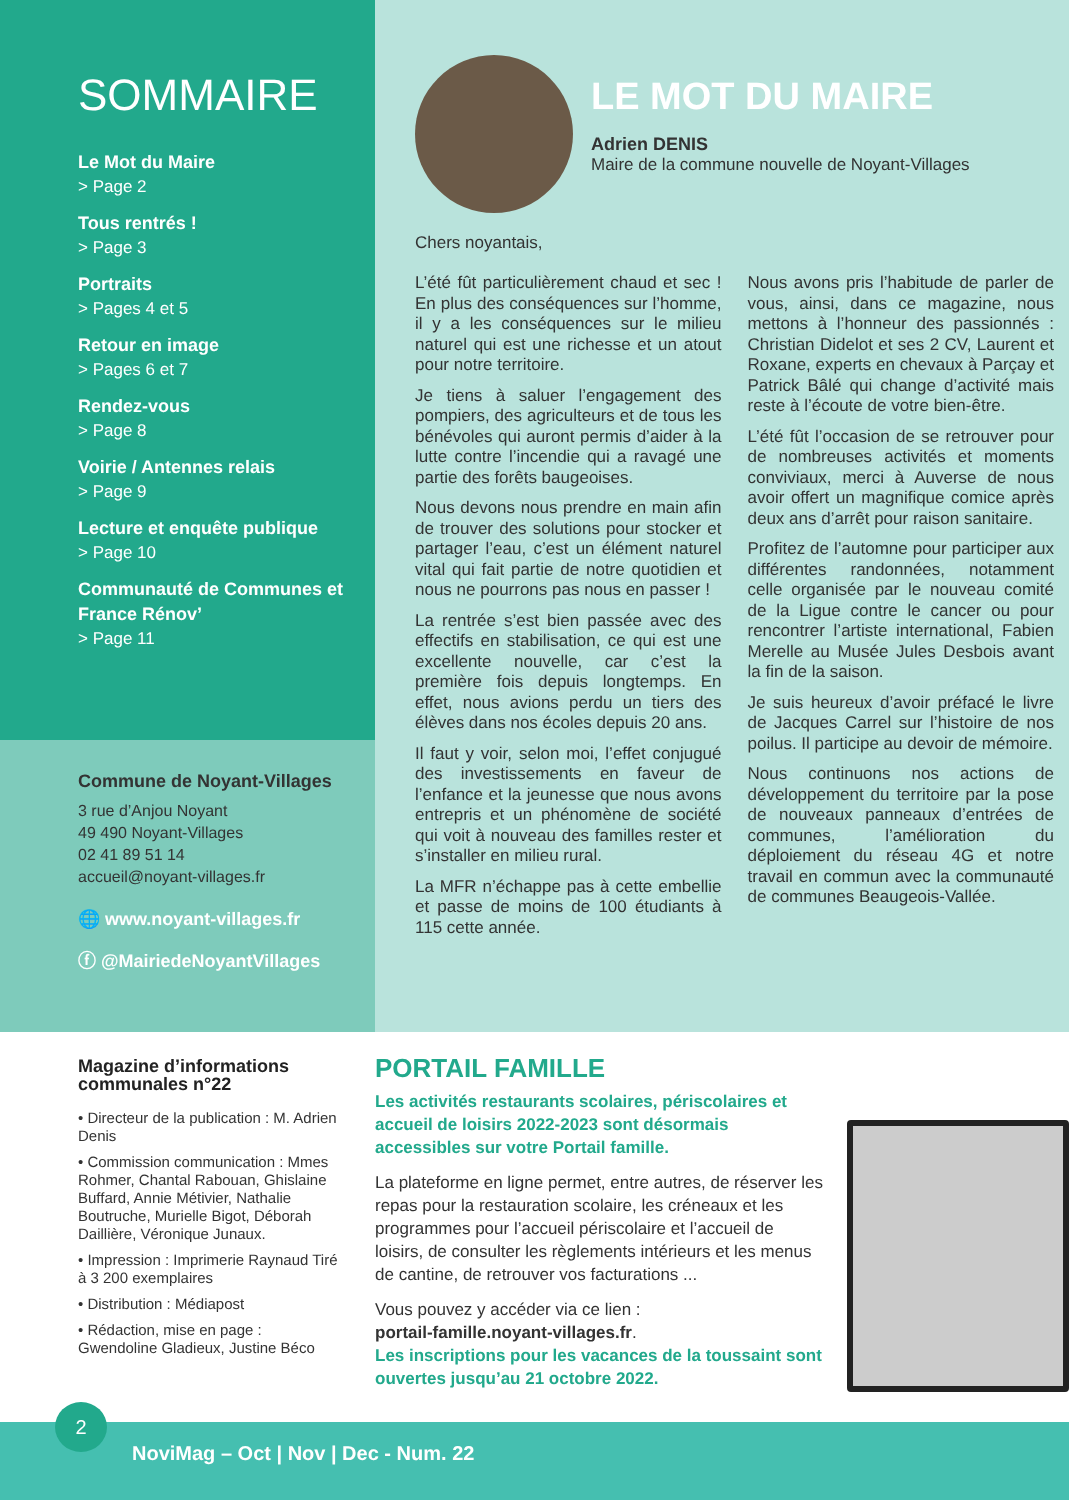SOMMAIRE
Le Mot du Maire
> Page 2
Tous rentrés !
> Page 3
Portraits
> Pages 4 et 5
Retour en image
> Pages 6 et 7
Rendez-vous
> Page 8
Voirie / Antennes relais
> Page 9
Lecture et enquête publique
> Page 10
Communauté de Communes et France Rénov’
> Page 11
Commune de Noyant-Villages
3 rue d’Anjou Noyant
49 490 Noyant-Villages
02 41 89 51 14
accueil@noyant-villages.fr
🌐 www.noyant-villages.fr
ⓕ @MairiedeNoyantVillages
LE MOT DU MAIRE
Adrien DENIS
Maire de la commune nouvelle de Noyant-Villages
Chers noyantais,
L’été fût particulièrement chaud et sec ! En plus des conséquences sur l’homme, il y a les conséquences sur le milieu naturel qui est une richesse et un atout pour notre territoire.
Je tiens à saluer l’engagement des pompiers, des agriculteurs et de tous les bénévoles qui auront permis d’aider à la lutte contre l’incendie qui a ravagé une partie des forêts baugeoises.
Nous devons nous prendre en main afin de trouver des solutions pour stocker et partager l’eau, c’est un élément naturel vital qui fait partie de notre quotidien et nous ne pourrons pas nous en passer !
La rentrée s’est bien passée avec des effectifs en stabilisation, ce qui est une excellente nouvelle, car c’est la première fois depuis longtemps. En effet, nous avions perdu un tiers des élèves dans nos écoles depuis 20 ans.
Il faut y voir, selon moi, l’effet conjugué des investissements en faveur de l’enfance et la jeunesse que nous avons entrepris et un phénomène de société qui voit à nouveau des familles rester et s’installer en milieu rural.
La MFR n’échappe pas à cette embellie et passe de moins de 100 étudiants à 115 cette année.
Nous avons pris l’habitude de parler de vous, ainsi, dans ce magazine, nous mettons à l’honneur des passionnés : Christian Didelot et ses 2 CV, Laurent et Roxane, experts en chevaux à Parçay et Patrick Bâlé qui change d’activité mais reste à l’écoute de votre bien-être.
L’été fût l’occasion de se retrouver pour de nombreuses activités et moments conviviaux, merci à Auverse de nous avoir offert un magnifique comice après deux ans d’arrêt pour raison sanitaire.
Profitez de l’automne pour participer aux différentes randonnées, notamment celle organisée par le nouveau comité de la Ligue contre le cancer ou pour rencontrer l’artiste international, Fabien Merelle au Musée Jules Desbois avant la fin de la saison.
Je suis heureux d’avoir préfacé le livre de Jacques Carrel sur l’histoire de nos poilus. Il participe au devoir de mémoire.
Nous continuons nos actions de développement du territoire par la pose de nouveaux panneaux d’entrées de communes, l’amélioration du déploiement du réseau 4G et notre travail en commun avec la communauté de communes Beaugeois-Vallée.
Magazine d’informations communales n°22
• Directeur de la publication : M. Adrien Denis
• Commission communication : Mmes Rohmer, Chantal Rabouan, Ghislaine Buffard, Annie Métivier, Nathalie Boutruche, Murielle Bigot, Déborah Daillière, Véronique Junaux.
• Impression : Imprimerie Raynaud Tiré à 3 200 exemplaires
• Distribution : Médiapost
• Rédaction, mise en page : Gwendoline Gladieux, Justine Béco
PORTAIL FAMILLE
Les activités restaurants scolaires, périscolaires et accueil de loisirs 2022-2023 sont désormais accessibles sur votre Portail famille.
La plateforme en ligne permet, entre autres, de réserver les repas pour la restauration scolaire, les créneaux et les programmes pour l’accueil périscolaire et l’accueil de loisirs, de consulter les règlements intérieurs et les menus de cantine, de retrouver vos facturations ...
Vous pouvez y accéder via ce lien :
portail-famille.noyant-villages.fr.
Les inscriptions pour les vacances de la toussaint sont ouvertes jusqu’au 21 octobre 2022.
2
NoviMag – Oct | Nov | Dec - Num. 22